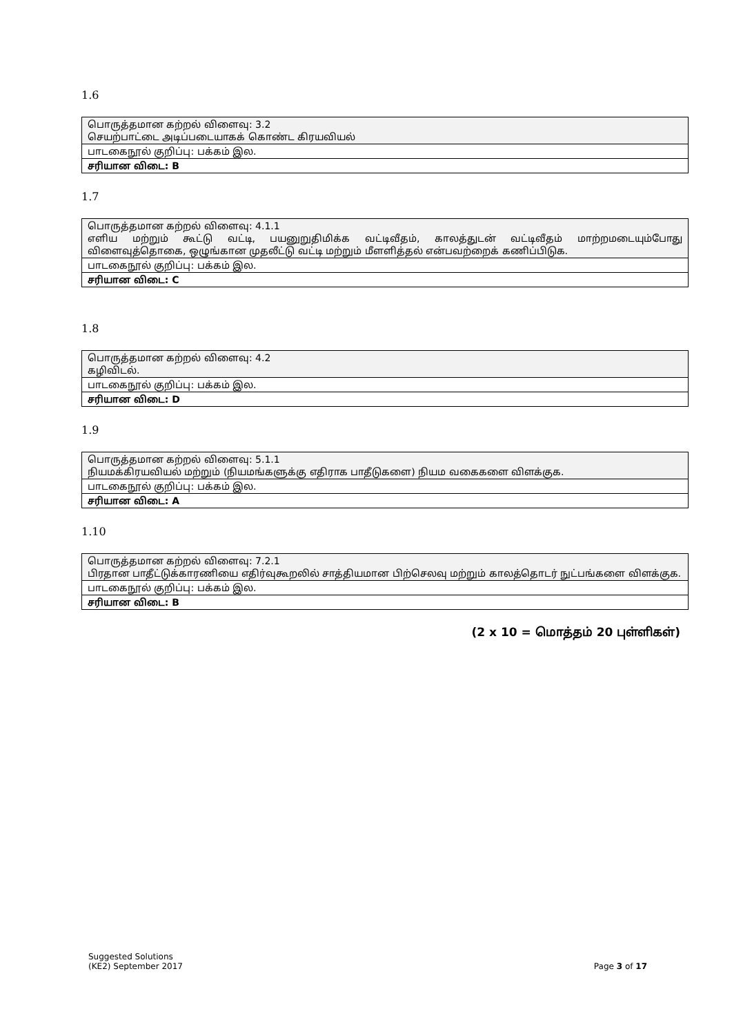1.6
| பொருத்தமான கற்றல் விளைவு: 3.2 செயற்பாட்டை அடிப்படையாகக் கொண்ட கிரயவியல் |
| பாடகைநூல் குறிப்பு: பக்கம் இல. |
| சரியான விடை: B |
1.7
| பொருத்தமான கற்றல் விளைவு: 4.1.1 எளிய மற்றும் கூட்டு வட்டி, பயனுறுதிமிக்க வட்டிவீதம், காலத்துடன் வட்டிவீதம் மாற்றமடையும்போது விளைவுத்தொகை, ஒழுங்கான முதலீட்டு வட்டி மற்றும் மீளளித்தல் என்பவற்றைக் கணிப்பிடுக. |
| பாடகைநூல் குறிப்பு: பக்கம் இல. |
| சரியான விடை: C |
1.8
| பொருத்தமான கற்றல் விளைவு: 4.2 கழிவிடல். |
| பாடகைநூல் குறிப்பு: பக்கம் இல. |
| சரியான விடை: D |
1.9
| பொருத்தமான கற்றல் விளைவு: 5.1.1 நியமக்கிரயவியல் மற்றும் (நியமங்களுக்கு எதிராக பாதீடுகளை) நியம வகைகளை விளக்குக. |
| பாடகைநூல் குறிப்பு: பக்கம் இல. |
| சரியான விடை: A |
1.10
| பொருத்தமான கற்றல் விளைவு: 7.2.1 பிரதான பாதீட்டுக்காரணியை எதிர்வுகூறலில் சாத்தியமான பிற்செலவு மற்றும் காலத்தொடர் நுட்பங்களை விளக்குக. |
| பாடகைநூல் குறிப்பு: பக்கம் இல. |
| சரியான விடை: B |
(2 x 10 = மொத்தம் 20 புள்ளிகள்)
Suggested Solutions
(KE2) September 2017 Page 3 of 17